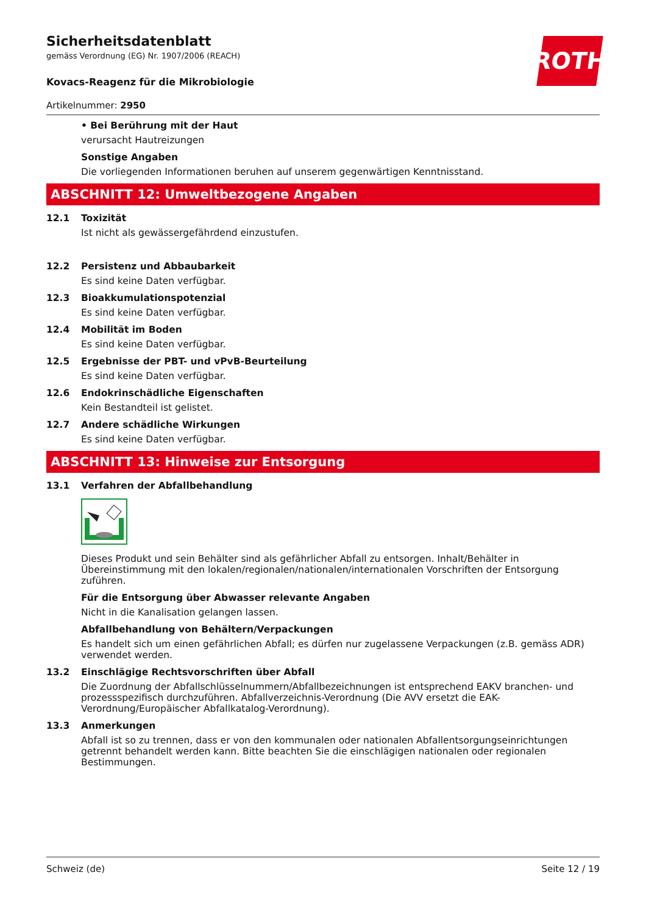Sicherheitsdatenblatt
gemäss Verordnung (EG) Nr. 1907/2006 (REACH)
ROTH
Kovacs-Reagenz für die Mikrobiologie
Artikelnummer: 2950
• Bei Berührung mit der Haut
verursacht Hautreizungen
Sonstige Angaben
Die vorliegenden Informationen beruhen auf unserem gegenwärtigen Kenntnisstand.
ABSCHNITT 12: Umweltbezogene Angaben
12.1 Toxizität
Ist nicht als gewässergefährdend einzustufen.
12.2 Persistenz und Abbaubarkeit
Es sind keine Daten verfügbar.
12.3 Bioakkumulationspotenzial
Es sind keine Daten verfügbar.
12.4 Mobilität im Boden
Es sind keine Daten verfügbar.
12.5 Ergebnisse der PBT- und vPvB-Beurteilung
Es sind keine Daten verfügbar.
12.6 Endokrinschädliche Eigenschaften
Kein Bestandteil ist gelistet.
12.7 Andere schädliche Wirkungen
Es sind keine Daten verfügbar.
ABSCHNITT 13: Hinweise zur Entsorgung
13.1 Verfahren der Abfallbehandlung
Dieses Produkt und sein Behälter sind als gefährlicher Abfall zu entsorgen. Inhalt/Behälter in Übereinstimmung mit den lokalen/regionalen/nationalen/internationalen Vorschriften der Entsorgung zuführen.
Für die Entsorgung über Abwasser relevante Angaben
Nicht in die Kanalisation gelangen lassen.
Abfallbehandlung von Behältern/Verpackungen
Es handelt sich um einen gefährlichen Abfall; es dürfen nur zugelassene Verpackungen (z.B. gemäss ADR) verwendet werden.
13.2 Einschlägige Rechtsvorschriften über Abfall
Die Zuordnung der Abfallschlüsselnummern/Abfallbezeichnungen ist entsprechend EAKV branchen- und prozessspezifisch durchzuführen. Abfallverzeichnis-Verordnung (Die AVV ersetzt die EAK-Verordnung/Europäischer Abfallkatalog-Verordnung).
13.3 Anmerkungen
Abfall ist so zu trennen, dass er von den kommunalen oder nationalen Abfallentsorgungseinrichtungen getrennt behandelt werden kann. Bitte beachten Sie die einschlägigen nationalen oder regionalen Bestimmungen.
Schweiz (de) Seite 12 / 19